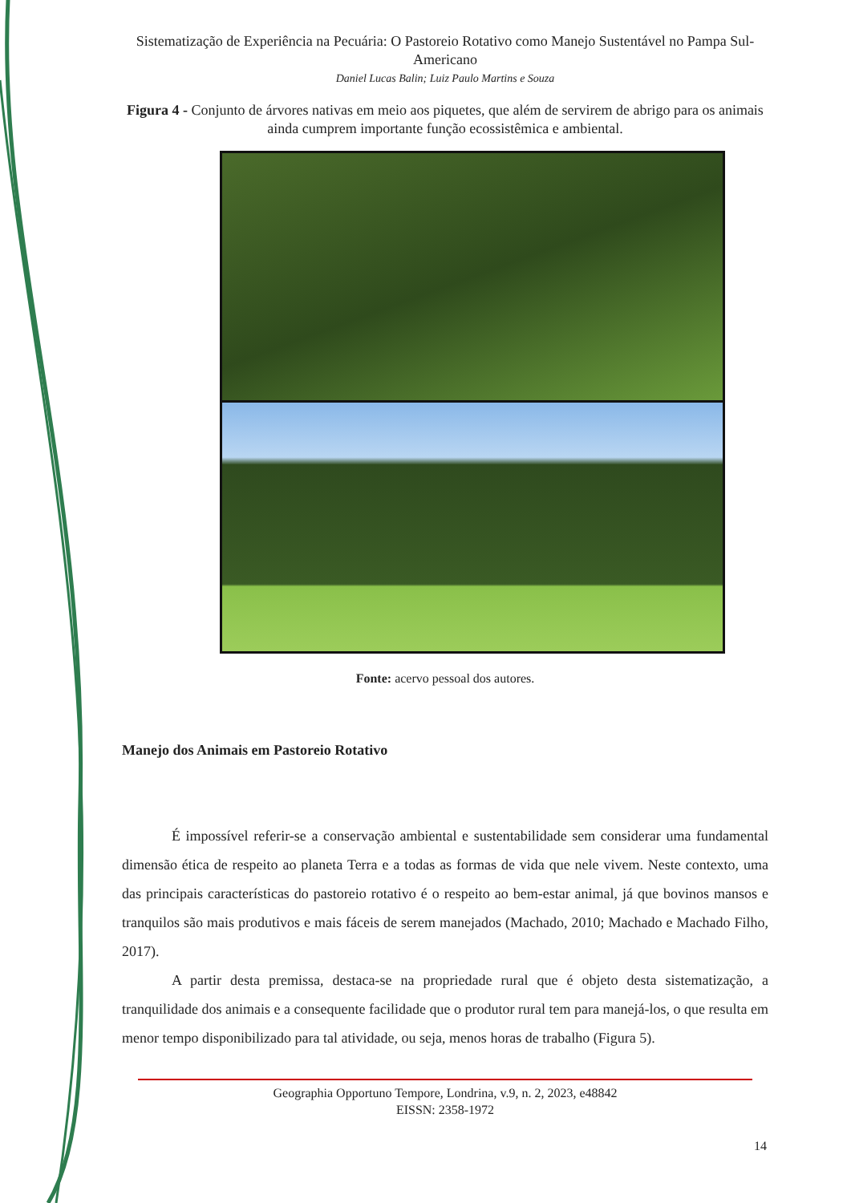Sistematização de Experiência na Pecuária: O Pastoreio Rotativo como Manejo Sustentável no Pampa Sul-Americano
Daniel Lucas Balin; Luiz Paulo Martins e Souza
Figura 4 - Conjunto de árvores nativas em meio aos piquetes, que além de servirem de abrigo para os animais ainda cumprem importante função ecossistêmica e ambiental.
Fonte: acervo pessoal dos autores.
Manejo dos Animais em Pastoreio Rotativo
É impossível referir-se a conservação ambiental e sustentabilidade sem considerar uma fundamental dimensão ética de respeito ao planeta Terra e a todas as formas de vida que nele vivem. Neste contexto, uma das principais características do pastoreio rotativo é o respeito ao bem-estar animal, já que bovinos mansos e tranquilos são mais produtivos e mais fáceis de serem manejados (Machado, 2010; Machado e Machado Filho, 2017).
A partir desta premissa, destaca-se na propriedade rural que é objeto desta sistematização, a tranquilidade dos animais e a consequente facilidade que o produtor rural tem para manejá-los, o que resulta em menor tempo disponibilizado para tal atividade, ou seja, menos horas de trabalho (Figura 5).
Geographia Opportuno Tempore, Londrina, v.9, n. 2, 2023, e48842
EISSN: 2358-1972
14